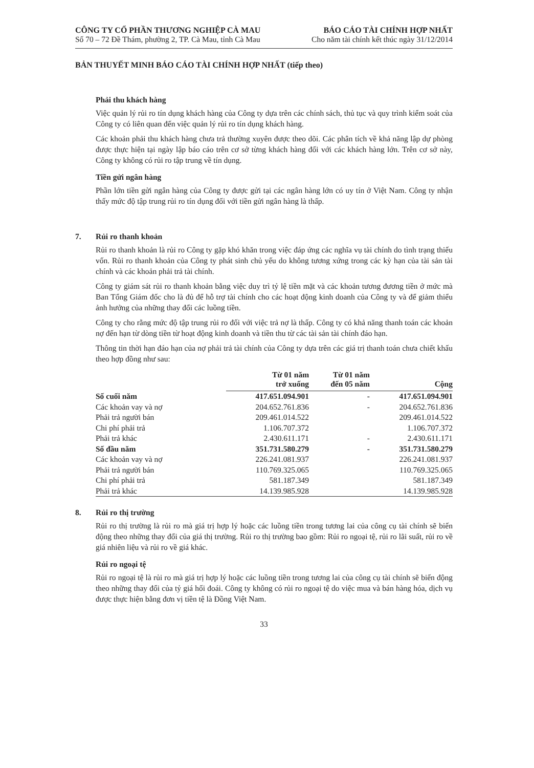CÔNG TY CỔ PHẦN THƯƠNG NGHIỆP CÀ MAU
Số 70 – 72 Đề Thám, phường 2, TP. Cà Mau, tỉnh Cà Mau
BÁO CÁO TÀI CHÍNH HỢP NHẤT
Cho năm tài chính kết thúc ngày 31/12/2014
BẢN THUYẾT MINH BÁO CÁO TÀI CHÍNH HỢP NHẤT (tiếp theo)
Phải thu khách hàng
Việc quản lý rủi ro tín dụng khách hàng của Công ty dựa trên các chính sách, thủ tục và quy trình kiểm soát của Công ty có liên quan đến việc quản lý rủi ro tín dụng khách hàng.
Các khoản phải thu khách hàng chưa trả thường xuyên được theo dõi. Các phân tích về khả năng lập dự phòng được thực hiện tại ngày lập báo cáo trên cơ sở từng khách hàng đối với các khách hàng lớn. Trên cơ sở này, Công ty không có rủi ro tập trung về tín dụng.
Tiền gửi ngân hàng
Phần lớn tiền gửi ngân hàng của Công ty được gửi tại các ngân hàng lớn có uy tín ở Việt Nam. Công ty nhận thấy mức độ tập trung rủi ro tín dụng đối với tiền gửi ngân hàng là thấp.
7. Rủi ro thanh khoản
Rủi ro thanh khoản là rủi ro Công ty gặp khó khăn trong việc đáp ứng các nghĩa vụ tài chính do tình trạng thiếu vốn. Rủi ro thanh khoản của Công ty phát sinh chủ yếu do không tương xứng trong các kỳ hạn của tài sản tài chính và các khoản phải trả tài chính.
Công ty giám sát rủi ro thanh khoản bằng việc duy trì tỷ lệ tiền mặt và các khoản tương đương tiền ở mức mà Ban Tổng Giám đốc cho là đủ để hỗ trợ tài chính cho các hoạt động kinh doanh của Công ty và để giảm thiểu ảnh hưởng của những thay đổi các luồng tiền.
Công ty cho rằng mức độ tập trung rủi ro đối với việc trả nợ là thấp. Công ty có khả năng thanh toán các khoản nợ đến hạn từ dòng tiền từ hoạt động kinh doanh và tiền thu từ các tài sản tài chính đáo hạn.
Thông tin thời hạn đáo hạn của nợ phải trả tài chính của Công ty dựa trên các giá trị thanh toán chưa chiết khấu theo hợp đồng như sau:
| | Từ 01 năm trở xuống | Từ 01 năm đến 05 năm | Cộng |
| --- | --- | --- | --- |
| Số cuối năm | 417.651.094.901 | - | 417.651.094.901 |
| Các khoản vay và nợ | 204.652.761.836 | - | 204.652.761.836 |
| Phải trả người bán | 209.461.014.522 | | 209.461.014.522 |
| Chi phí phải trả | 1.106.707.372 | | 1.106.707.372 |
| Phải trả khác | 2.430.611.171 | - | 2.430.611.171 |
| Số đầu năm | 351.731.580.279 | - | 351.731.580.279 |
| Các khoản vay và nợ | 226.241.081.937 | | 226.241.081.937 |
| Phải trả người bán | 110.769.325.065 | | 110.769.325.065 |
| Chi phí phải trả | 581.187.349 | | 581.187.349 |
| Phải trả khác | 14.139.985.928 | | 14.139.985.928 |
8. Rủi ro thị trường
Rủi ro thị trường là rủi ro mà giá trị hợp lý hoặc các luồng tiền trong tương lai của công cụ tài chính sẽ biến động theo những thay đổi của giá thị trường. Rủi ro thị trường bao gồm: Rủi ro ngoại tệ, rủi ro lãi suất, rủi ro về giá nhiên liệu và rủi ro về giá khác.
Rủi ro ngoại tệ
Rủi ro ngoại tệ là rủi ro mà giá trị hợp lý hoặc các luồng tiền trong tương lai của công cụ tài chính sẽ biến động theo những thay đổi của tỷ giá hối đoái. Công ty không có rủi ro ngoại tệ do việc mua và bán hàng hóa, dịch vụ được thực hiện bằng đơn vị tiền tệ là Đồng Việt Nam.
33